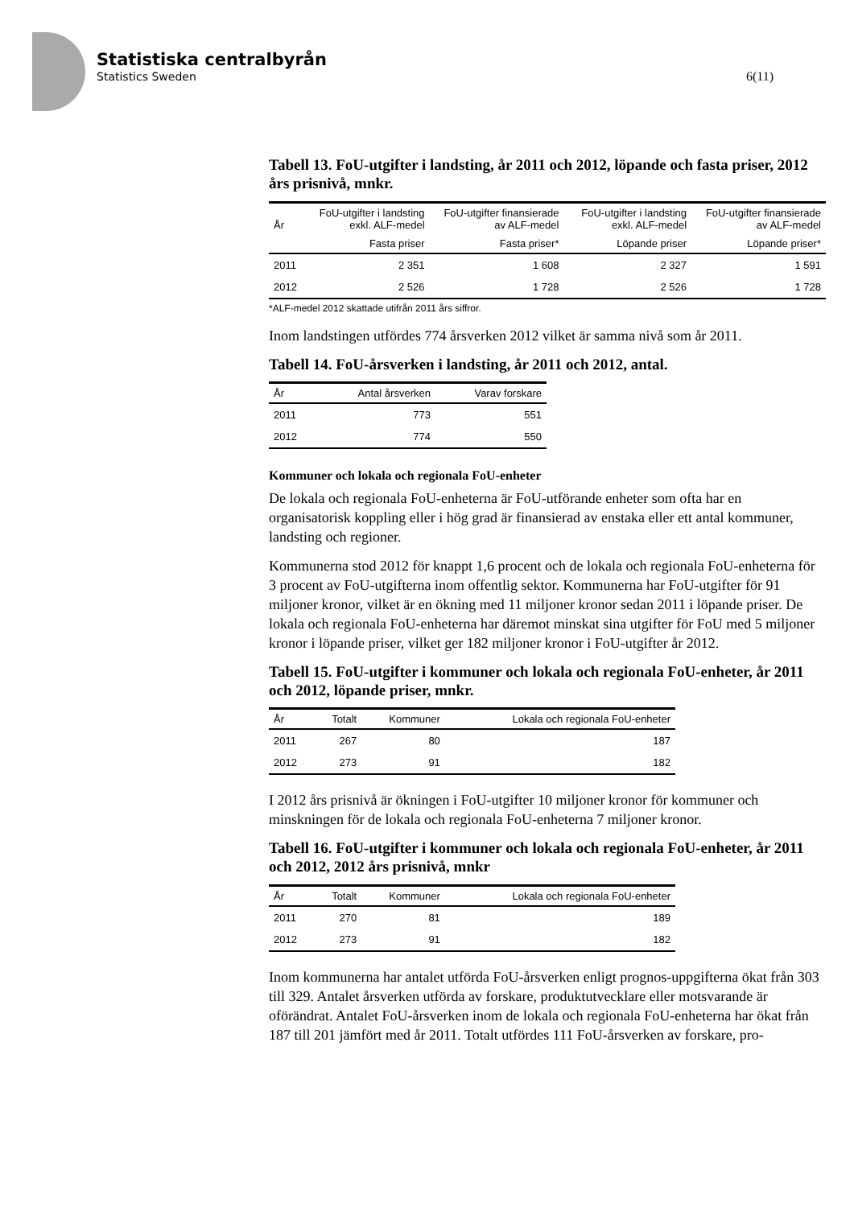Statistiska centralbyrån
Statistics Sweden
6(11)
Tabell 13. FoU-utgifter i landsting, år 2011 och 2012, löpande och fasta priser, 2012 års prisnivå, mnkr.
| År | FoU-utgifter i landsting exkl. ALF-medel | FoU-utgifter finansierade av ALF-medel | FoU-utgifter i landsting exkl. ALF-medel | FoU-utgifter finansierade av ALF-medel |
| --- | --- | --- | --- | --- |
| | Fasta priser | Fasta priser* | Löpande priser | Löpande priser* |
| 2011 | 2 351 | 1 608 | 2 327 | 1 591 |
| 2012 | 2 526 | 1 728 | 2 526 | 1 728 |
*ALF-medel 2012 skattade utifrån 2011 års siffror.
Inom landstingen utfördes 774 årsverken 2012 vilket är samma nivå som år 2011.
Tabell 14. FoU-årsverken i landsting, år 2011 och 2012, antal.
| År | Antal årsverken | Varav forskare |
| --- | --- | --- |
| 2011 | 773 | 551 |
| 2012 | 774 | 550 |
Kommuner och lokala och regionala FoU-enheter
De lokala och regionala FoU-enheterna är FoU-utförande enheter som ofta har en organisatorisk koppling eller i hög grad är finansierad av enstaka eller ett antal kommuner, landsting och regioner.
Kommunerna stod 2012 för knappt 1,6 procent och de lokala och regionala FoU-enheterna för 3 procent av FoU-utgifterna inom offentlig sektor. Kommunerna har FoU-utgifter för 91 miljoner kronor, vilket är en ökning med 11 miljoner kronor sedan 2011 i löpande priser. De lokala och regionala FoU-enheterna har däremot minskat sina utgifter för FoU med 5 miljoner kronor i löpande priser, vilket ger 182 miljoner kronor i FoU-utgifter år 2012.
Tabell 15. FoU-utgifter i kommuner och lokala och regionala FoU-enheter, år 2011 och 2012, löpande priser, mnkr.
| År | Totalt | Kommuner | Lokala och regionala FoU-enheter |
| --- | --- | --- | --- |
| 2011 | 267 | 80 | 187 |
| 2012 | 273 | 91 | 182 |
I 2012 års prisnivå är ökningen i FoU-utgifter 10 miljoner kronor för kommuner och minskningen för de lokala och regionala FoU-enheterna 7 miljoner kronor.
Tabell 16. FoU-utgifter i kommuner och lokala och regionala FoU-enheter, år 2011 och 2012, 2012 års prisnivå, mnkr
| År | Totalt | Kommuner | Lokala och regionala FoU-enheter |
| --- | --- | --- | --- |
| 2011 | 270 | 81 | 189 |
| 2012 | 273 | 91 | 182 |
Inom kommunerna har antalet utförda FoU-årsverken enligt prognos-uppgifterna ökat från 303 till 329. Antalet årsverken utförda av forskare, produktutvecklare eller motsvarande är oförändrat. Antalet FoU-årsverken inom de lokala och regionala FoU-enheterna har ökat från 187 till 201 jämfört med år 2011. Totalt utfördes 111 FoU-årsverken av forskare, pro-